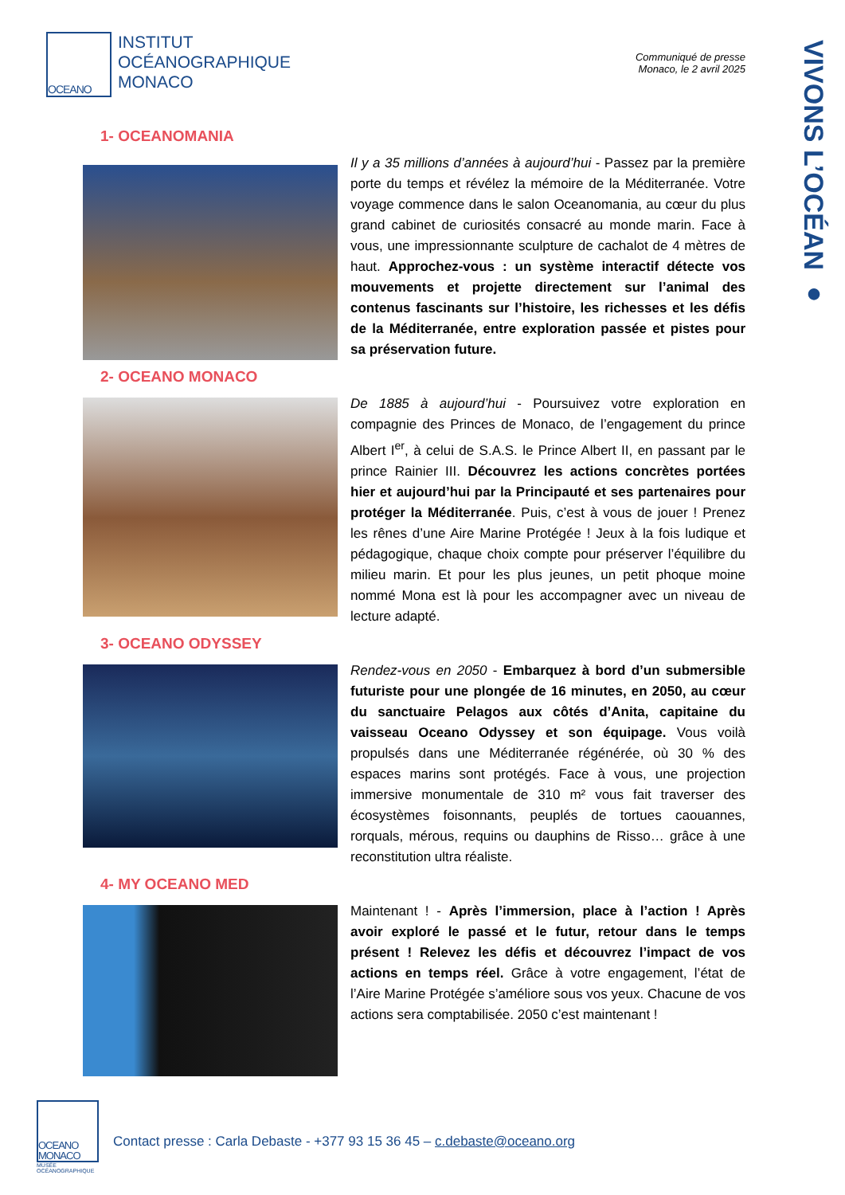VIVONS L’OCÉAN ●
OCEANO
INSTITUT
OCÉANOGRAPHIQUE
MONACO
Communiqué de presse
Monaco, le 2 avril 2025
1- OCEANOMANIA
Il y a 35 millions d’années à aujourd’hui - Passez par la première porte du temps et révélez la mémoire de la Méditerranée. Votre voyage commence dans le salon Oceanomania, au cœur du plus grand cabinet de curiosités consacré au monde marin. Face à vous, une impressionnante sculpture de cachalot de 4 mètres de haut. Approchez-vous : un système interactif détecte vos mouvements et projette directement sur l’animal des contenus fascinants sur l’histoire, les richesses et les défis de la Méditerranée, entre exploration passée et pistes pour sa préservation future.
2- OCEANO MONACO
De 1885 à aujourd’hui - Poursuivez votre exploration en compagnie des Princes de Monaco, de l’engagement du prince Albert I<sup>er</sup>, à celui de S.A.S. le Prince Albert II, en passant par le prince Rainier III. Découvrez les actions concrètes portées hier et aujourd’hui par la Principauté et ses partenaires pour protéger la Méditerranée. Puis, c’est à vous de jouer ! Prenez les rênes d’une Aire Marine Protégée ! Jeux à la fois ludique et pédagogique, chaque choix compte pour préserver l’équilibre du milieu marin. Et pour les plus jeunes, un petit phoque moine nommé Mona est là pour les accompagner avec un niveau de lecture adapté.
3- OCEANO ODYSSEY
Rendez-vous en 2050 - Embarquez à bord d’un submersible futuriste pour une plongée de 16 minutes, en 2050, au cœur du sanctuaire Pelagos aux côtés d’Anita, capitaine du vaisseau Oceano Odyssey et son équipage. Vous voilà propulsés dans une Méditerranée régénérée, où 30 % des espaces marins sont protégés. Face à vous, une projection immersive monumentale de 310 m² vous fait traverser des écosystèmes foisonnants, peuplés de tortues caouannes, rorquals, mérous, requins ou dauphins de Risso… grâce à une reconstitution ultra réaliste.
4- MY OCEANO MED
Maintenant ! - Après l’immersion, place à l’action ! Après avoir exploré le passé et le futur, retour dans le temps présent ! Relevez les défis et découvrez l’impact de vos actions en temps réel. Grâce à votre engagement, l’état de l’Aire Marine Protégée s’améliore sous vos yeux. Chacune de vos actions sera comptabilisée. 2050 c’est maintenant !
OCEANO MONACO
MUSÉE
OCÉANOGRAPHIQUE
Contact presse : Carla Debaste - +377 93 15 36 45 – c.debaste@oceano.org